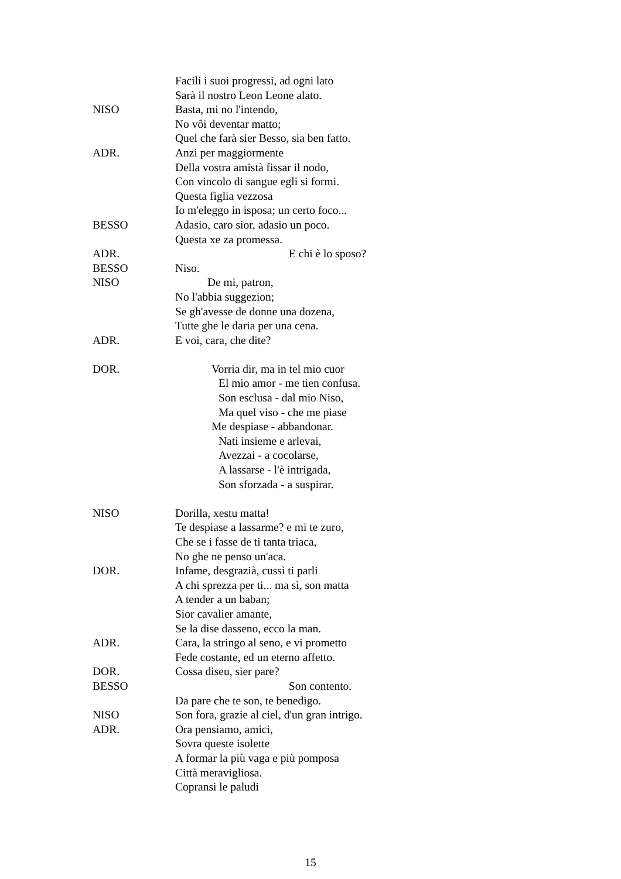Facili i suoi progressi, ad ogni lato
Sarà il nostro Leon Leone alato.
NISO Basta, mi no l'intendo,
No vôi deventar matto;
Quel che farà sier Besso, sia ben fatto.
ADR. Anzi per maggiormente
Della vostra amistà fissar il nodo,
Con vincolo di sangue egli si formi.
Questa figlia vezzosa
Io m'eleggo in isposa; un certo foco...
BESSO Adasio, caro sior, adasio un poco.
Questa xe za promessa.
ADR. E chi è lo sposo?
BESSO Niso.
NISO De mi, patron,
No l'abbia suggezion;
Se gh'avesse de donne una dozena,
Tutte ghe le daria per una cena.
ADR. E voi, cara, che dite?
DOR. Vorria dir, ma in tel mio cuor
El mio amor - me tien confusa.
Son esclusa - dal mio Niso,
Ma quel viso - che me piase
Me despiase - abbandonar.
Nati insieme e arlevai,
Avezzai - a cocolarse,
A lassarse - l'è intrigada,
Son sforzada - a suspirar.
NISO Dorilla, xestu matta!
Te despiase a lassarme? e mi te zuro,
Che se i fasse de ti tanta triaca,
No ghe ne penso un'aca.
DOR. Infame, desgrazià, cussì ti parli
A chi sprezza per ti... ma sì, son matta
A tender a un baban;
Sior cavalier amante,
Se la dise dasseno, ecco la man.
ADR. Cara, la stringo al seno, e vi prometto
Fede costante, ed un eterno affetto.
DOR. Cossa diseu, sier pare?
BESSO Son contento.
Da pare che te son, te benedigo.
NISO Son fora, grazie al ciel, d'un gran intrigo.
ADR. Ora pensiamo, amici,
Sovra queste isolette
A formar la più vaga e più pomposa
Città meravigliosa.
Copransi le paludi
15